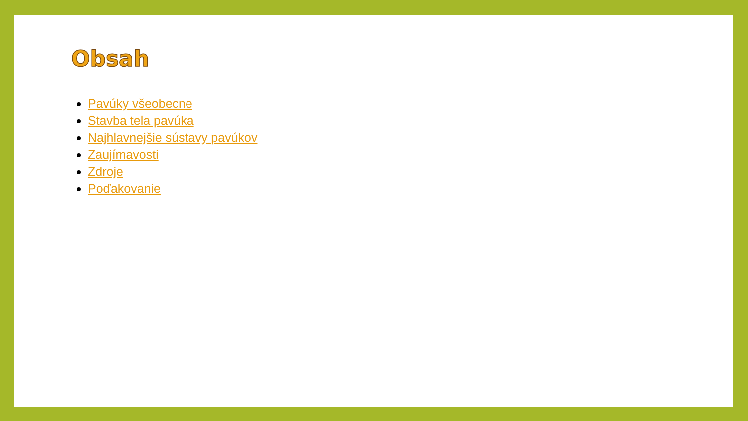Obsah
Pavúky všeobecne
Stavba tela pavúka
Najhlavnejšie sústavy pavúkov
Zaujímavosti
Zdroje
Poďakovanie